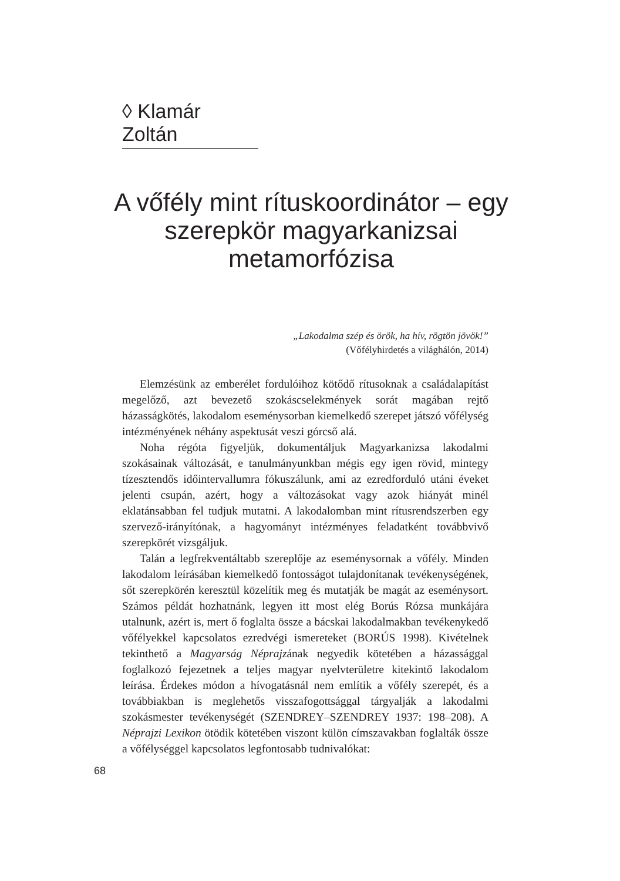◊ Klamár Zoltán
A vőfély mint rítuskoordinátor – egy szerepkör magyarkanizsai metamorfózisa
„Lakodalma szép és örök, ha hív, rögtön jövök!”
(Vőfélyhirdetés a világhálón, 2014)
Elemzésünk az emberélet fordulóihoz kötődő rítusoknak a családalapítást megelőző, azt bevezető szokáscselekmények sorát magában rejtő házasságkötés, lakodalom eseménysorban kiemelkedő szerepet játszó vőfélység intézményének néhány aspektusát veszi górcső alá.
Noha régóta figyeljük, dokumentáljuk Magyarkanizsa lakodalmi szokásainak változását, e tanulmányunkban mégis egy igen rövid, mintegy tízesztendős időintervallumra fókuszálunk, ami az ezredforduló utáni éveket jelenti csupán, azért, hogy a változásokat vagy azok hiányát minél eklatánsabban fel tudjuk mutatni. A lakodalomban mint rítusrendszerben egy szervező-irányítónak, a hagyományt intézményes feladatként továbbvivő szerepkörét vizsgáljuk.
Talán a legfrekventáltabb szereplője az eseménysornak a vőfély. Minden lakodalom leírásában kiemelkedő fontosságot tulajdonítanak tevékenységének, sőt szerepkörén keresztül közelítik meg és mutatják be magát az eseménysort. Számos példát hozhatnánk, legyen itt most elég Borús Rózsa munkájára utalnunk, azért is, mert ő foglalta össze a bácskai lakodalmakban tevékenykedő vőfélyekkel kapcsolatos ezredvégi ismereteket (BORÚS 1998). Kivételnek tekinthető a Magyarság Néprajzának negyedik kötetében a házassággal foglalkozó fejezetnek a teljes magyar nyelvterületre kitekintő lakodalom leírása. Érdekes módon a hívogatásnál nem említik a vőfély szerepét, és a továbbiakban is meglehetős visszafogottsággal tárgyalják a lakodalmi szokásmester tevékenységét (SZENDREY–SZENDREY 1937: 198–208). A Néprajzi Lexikon ötödik kötetében viszont külön címszavakban foglalták össze a vőfélységgel kapcsolatos legfontosabb tudnivalókat:
68